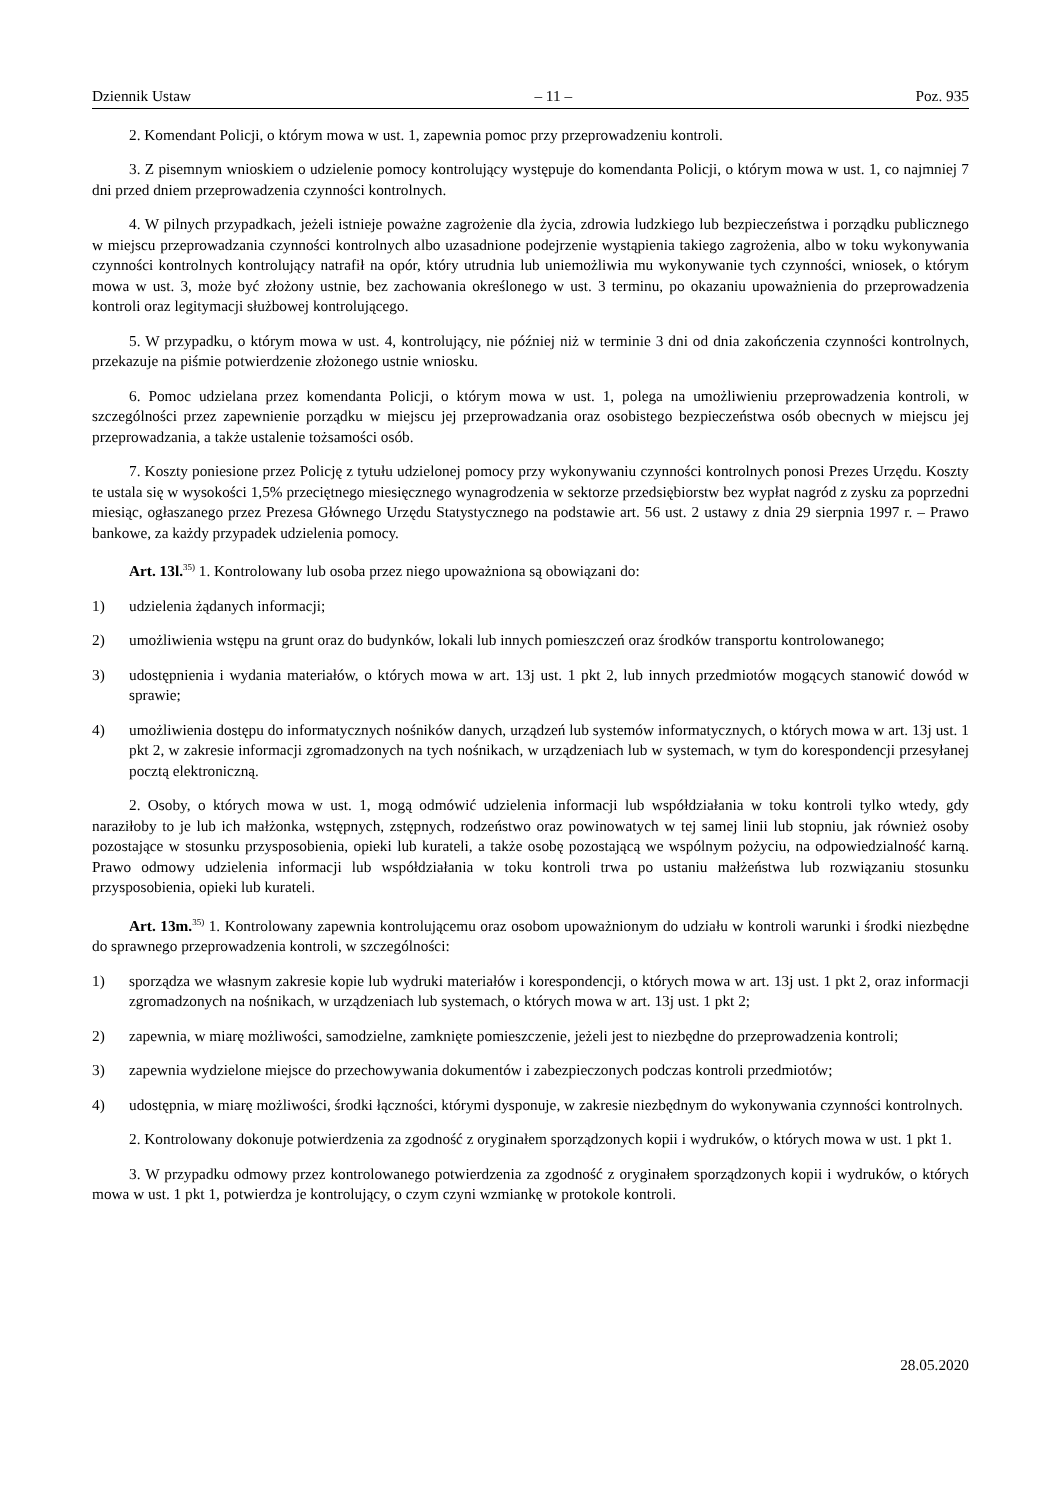Dziennik Ustaw – 11 – Poz. 935
2. Komendant Policji, o którym mowa w ust. 1, zapewnia pomoc przy przeprowadzeniu kontroli.
3. Z pisemnym wnioskiem o udzielenie pomocy kontrolujący występuje do komendanta Policji, o którym mowa w ust. 1, co najmniej 7 dni przed dniem przeprowadzenia czynności kontrolnych.
4. W pilnych przypadkach, jeżeli istnieje poważne zagrożenie dla życia, zdrowia ludzkiego lub bezpieczeństwa i porządku publicznego w miejscu przeprowadzania czynności kontrolnych albo uzasadnione podejrzenie wystąpienia takiego zagrożenia, albo w toku wykonywania czynności kontrolnych kontrolujący natrafił na opór, który utrudnia lub uniemożliwia mu wykonywanie tych czynności, wniosek, o którym mowa w ust. 3, może być złożony ustnie, bez zachowania określonego w ust. 3 terminu, po okazaniu upoważnienia do przeprowadzenia kontroli oraz legitymacji służbowej kontrolującego.
5. W przypadku, o którym mowa w ust. 4, kontrolujący, nie później niż w terminie 3 dni od dnia zakończenia czynności kontrolnych, przekazuje na piśmie potwierdzenie złożonego ustnie wniosku.
6. Pomoc udzielana przez komendanta Policji, o którym mowa w ust. 1, polega na umożliwieniu przeprowadzenia kontroli, w szczególności przez zapewnienie porządku w miejscu jej przeprowadzania oraz osobistego bezpieczeństwa osób obecnych w miejscu jej przeprowadzania, a także ustalenie tożsamości osób.
7. Koszty poniesione przez Policję z tytułu udzielonej pomocy przy wykonywaniu czynności kontrolnych ponosi Prezes Urzędu. Koszty te ustala się w wysokości 1,5% przeciętnego miesięcznego wynagrodzenia w sektorze przedsiębiorstw bez wypłat nagród z zysku za poprzedni miesiąc, ogłaszanego przez Prezesa Głównego Urzędu Statystycznego na podstawie art. 56 ust. 2 ustawy z dnia 29 sierpnia 1997 r. – Prawo bankowe, za każdy przypadek udzielenia pomocy.
Art. 13l.<sup>35)</sup> 1. Kontrolowany lub osoba przez niego upoważniona są obowiązani do:
1) udzielenia żądanych informacji;
2) umożliwienia wstępu na grunt oraz do budynków, lokali lub innych pomieszczeń oraz środków transportu kontrolowanego;
3) udostępnienia i wydania materiałów, o których mowa w art. 13j ust. 1 pkt 2, lub innych przedmiotów mogących stanowić dowód w sprawie;
4) umożliwienia dostępu do informatycznych nośników danych, urządzeń lub systemów informatycznych, o których mowa w art. 13j ust. 1 pkt 2, w zakresie informacji zgromadzonych na tych nośnikach, w urządzeniach lub w systemach, w tym do korespondencji przesyłanej pocztą elektroniczną.
2. Osoby, o których mowa w ust. 1, mogą odmówić udzielenia informacji lub współdziałania w toku kontroli tylko wtedy, gdy naraziłoby to je lub ich małżonka, wstępnych, zstępnych, rodzeństwo oraz powinowatych w tej samej linii lub stopniu, jak również osoby pozostające w stosunku przysposobienia, opieki lub kurateli, a także osobę pozostającą we wspólnym pożyciu, na odpowiedzialność karną. Prawo odmowy udzielenia informacji lub współdziałania w toku kontroli trwa po ustaniu małżeństwa lub rozwiązaniu stosunku przysposobienia, opieki lub kurateli.
Art. 13m.<sup>35)</sup> 1. Kontrolowany zapewnia kontrolującemu oraz osobom upoważnionym do udziału w kontroli warunki i środki niezbędne do sprawnego przeprowadzenia kontroli, w szczególności:
1) sporządza we własnym zakresie kopie lub wydruki materiałów i korespondencji, o których mowa w art. 13j ust. 1 pkt 2, oraz informacji zgromadzonych na nośnikach, w urządzeniach lub systemach, o których mowa w art. 13j ust. 1 pkt 2;
2) zapewnia, w miarę możliwości, samodzielne, zamknięte pomieszczenie, jeżeli jest to niezbędne do przeprowadzenia kontroli;
3) zapewnia wydzielone miejsce do przechowywania dokumentów i zabezpieczonych podczas kontroli przedmiotów;
4) udostępnia, w miarę możliwości, środki łączności, którymi dysponuje, w zakresie niezbędnym do wykonywania czynności kontrolnych.
2. Kontrolowany dokonuje potwierdzenia za zgodność z oryginałem sporządzonych kopii i wydruków, o których mowa w ust. 1 pkt 1.
3. W przypadku odmowy przez kontrolowanego potwierdzenia za zgodność z oryginałem sporządzonych kopii i wydruków, o których mowa w ust. 1 pkt 1, potwierdza je kontrolujący, o czym czyni wzmiankę w protokole kontroli.
28.05.2020